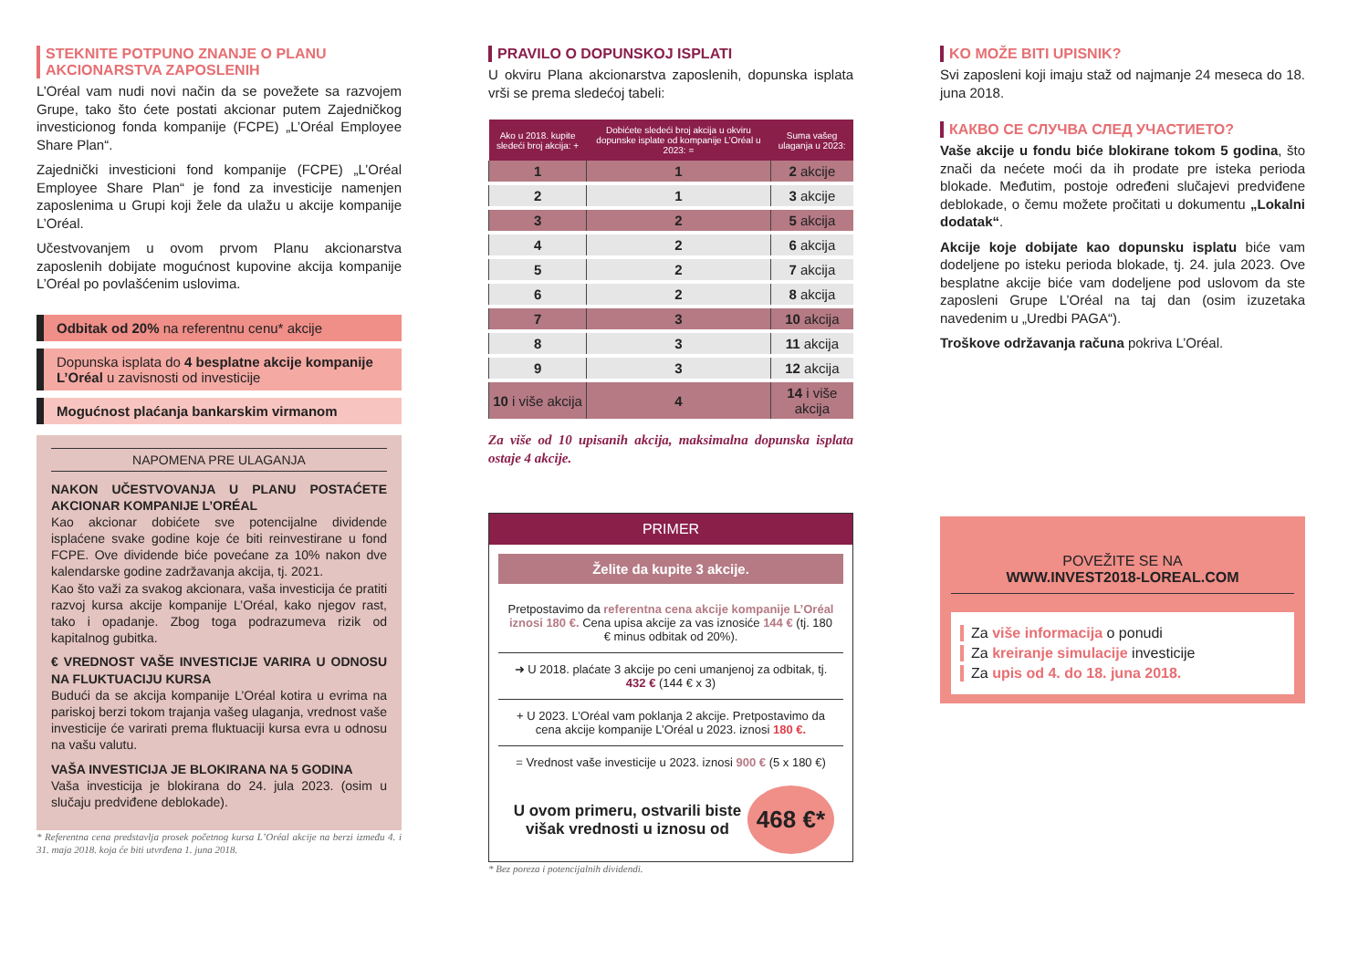STEKNITE POTPUNO ZNANJE O PLANU AKCIONARSTVA ZAPOSLENIH
L’Oréal vam nudi novi način da se povežete sa razvojem Grupe, tako što ćete postati akcionar putem Zajedničkog investicionog fonda kompanije (FCPE) „L’Oréal Employee Share Plan“.
Zajednički investicioni fond kompanije (FCPE) „L’Oréal Employee Share Plan“ je fond za investicije namenjen zaposlenima u Grupi koji žele da ulažu u akcije kompanije L’Oréal.
Učestvovanjem u ovom prvom Planu akcionarstva zaposlenih dobijate mogućnost kupovine akcija kompanije L’Oréal po povlašćenim uslovima.
Odbitak od 20% na referentnu cenu* akcije
Dopunska isplata do 4 besplatne akcije kompanije L’Oréal u zavisnosti od investicije
Mogućnost plaćanja bankarskim virmanom
NAPOMENA PRE ULAGANJA
NAKON UČESTVOVANJA U PLANU POSTAĆETE AKCIONAR KOMPANIJE L’ORÉAL
Kao akcionar dobićete sve potencijalne dividende isplaćene svake godine koje će biti reinvestirane u fond FCPE. Ove dividende biće povećane za 10% nakon dve kalendarske godine zadržavanja akcija, tj. 2021.
Kao što važi za svakog akcionara, vaša investicija će pratiti razvoj kursa akcije kompanije L’Oréal, kako njegov rast, tako i opadanje. Zbog toga podrazumeva rizik od kapitalnog gubitka.
€ VREDNOST VAŠE INVESTICIJE VARIRA U ODNOSU NA FLUKTUACIJU KURSA
Budući da se akcija kompanije L’Oréal kotira u evrima na pariskoj berzi tokom trajanja vašeg ulaganja, vrednost vaše investicije će varirati prema fluktuaciji kursa evra u odnosu na vašu valutu.
VAŠA INVESTICIJA JE BLOKIRANA NA 5 GODINA
Vaša investicija je blokirana do 24. jula 2023. (osim u slučaju predviđene deblokade).
* Referentna cena predstavlja prosek početnog kursa L’Oréal akcije na berzi između 4. i 31. maja 2018. koja će biti utvrđena 1. juna 2018.
PRAVILO O DOPUNSKOJ ISPLATI
U okviru Plana akcionarstva zaposlenih, dopunska isplata vrši se prema sledećoj tabeli:
| Ako u 2018. kupite sledeći broj akcija: + | Dobićete sledeći broj akcija u okviru dopunske isplate od kompanije L’Oréal u 2023: = | Suma vašeg ulaganja u 2023: |
| --- | --- | --- |
| 1 | 1 | 2 akcije |
| 2 | 1 | 3 akcije |
| 3 | 2 | 5 akcija |
| 4 | 2 | 6 akcija |
| 5 | 2 | 7 akcija |
| 6 | 2 | 8 akcija |
| 7 | 3 | 10 akcija |
| 8 | 3 | 11 akcija |
| 9 | 3 | 12 akcija |
| 10 i više akcija | 4 | 14 i više akcija |
Za više od 10 upisanih akcija, maksimalna dopunska isplata ostaje 4 akcije.
PRIMER
Želite da kupite 3 akcije.
Pretpostavimo da referentna cena akcije kompanije L’Oréal iznosi 180 €. Cena upisa akcije za vas iznosiće 144 € (tj. 180 € minus odbitak od 20%).
➜ U 2018. plaćate 3 akcije po ceni umanjenoj za odbitak, tj. 432 € (144 € x 3)
+ U 2023. L’Oréal vam poklanja 2 akcije. Pretpostavimo da cena akcije kompanije L’Oréal u 2023. iznosi 180 €.
= Vrednost vaše investicije u 2023. iznosi 900 € (5 x 180 €)
U ovom primeru, ostvarili biste višak vrednosti u iznosu od 468 €*
* Bez poreza i potencijalnih dividendi.
KO MOŽE BITI UPISNIK?
Svi zaposleni koji imaju staž od najmanje 24 meseca do 18. juna 2018.
КАКВО СЕ СЛУЧВА СЛЕД УЧАСТИЕТО?
Vaše akcije u fondu biće blokirane tokom 5 godina, što znači da nećete moći da ih prodate pre isteka perioda blokade. Međutim, postoje određeni slučajevi predviđene deblokade, o čemu možete pročitati u dokumentu „Lokalni dodatak“.
Akcije koje dobijate kao dopunsku isplatu biće vam dodeljene po isteku perioda blokade, tj. 24. jula 2023. Ove besplatne akcije biće vam dodeljene pod uslovom da ste zaposleni Grupe L’Oréal na taj dan (osim izuzetaka navedenim u „Uredbi PAGA“).
Troškove održavanja računa pokriva L’Oréal.
POVEŽITE SE NA
WWW.INVEST2018-LOREAL.COM
Za više informacija o ponudi
Za kreiranje simulacije investicije
Za upis od 4. do 18. juna 2018.